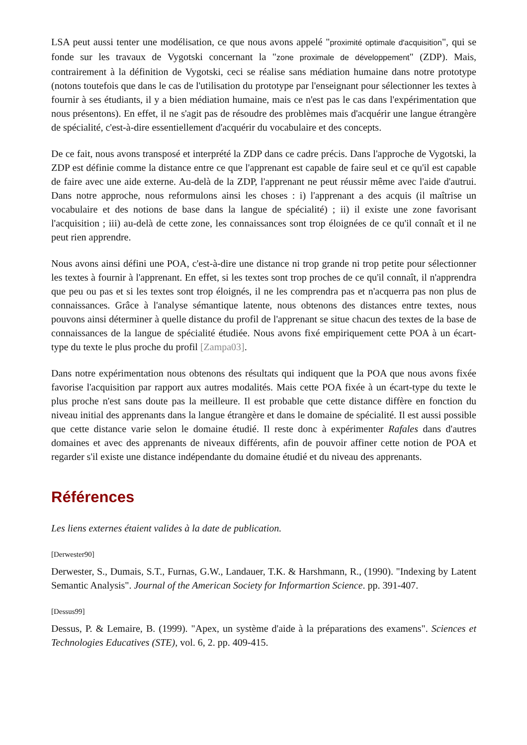LSA peut aussi tenter une modélisation, ce que nous avons appelé "proximité optimale d'acquisition", qui se fonde sur les travaux de Vygotski concernant la "zone proximale de développement" (ZDP). Mais, contrairement à la définition de Vygotski, ceci se réalise sans médiation humaine dans notre prototype (notons toutefois que dans le cas de l'utilisation du prototype par l'enseignant pour sélectionner les textes à fournir à ses étudiants, il y a bien médiation humaine, mais ce n'est pas le cas dans l'expérimentation que nous présentons). En effet, il ne s'agit pas de résoudre des problèmes mais d'acquérir une langue étrangère de spécialité, c'est-à-dire essentiellement d'acquérir du vocabulaire et des concepts.
De ce fait, nous avons transposé et interprété la ZDP dans ce cadre précis. Dans l'approche de Vygotski, la ZDP est définie comme la distance entre ce que l'apprenant est capable de faire seul et ce qu'il est capable de faire avec une aide externe. Au-delà de la ZDP, l'apprenant ne peut réussir même avec l'aide d'autrui. Dans notre approche, nous reformulons ainsi les choses : i) l'apprenant a des acquis (il maîtrise un vocabulaire et des notions de base dans la langue de spécialité) ; ii) il existe une zone favorisant l'acquisition ; iii) au-delà de cette zone, les connaissances sont trop éloignées de ce qu'il connaît et il ne peut rien apprendre.
Nous avons ainsi défini une POA, c'est-à-dire une distance ni trop grande ni trop petite pour sélectionner les textes à fournir à l'apprenant. En effet, si les textes sont trop proches de ce qu'il connaît, il n'apprendra que peu ou pas et si les textes sont trop éloignés, il ne les comprendra pas et n'acquerra pas non plus de connaissances. Grâce à l'analyse sémantique latente, nous obtenons des distances entre textes, nous pouvons ainsi déterminer à quelle distance du profil de l'apprenant se situe chacun des textes de la base de connaissances de la langue de spécialité étudiée. Nous avons fixé empiriquement cette POA à un écart-type du texte le plus proche du profil [Zampa03].
Dans notre expérimentation nous obtenons des résultats qui indiquent que la POA que nous avons fixée favorise l'acquisition par rapport aux autres modalités. Mais cette POA fixée à un écart-type du texte le plus proche n'est sans doute pas la meilleure. Il est probable que cette distance diffère en fonction du niveau initial des apprenants dans la langue étrangère et dans le domaine de spécialité. Il est aussi possible que cette distance varie selon le domaine étudié. Il reste donc à expérimenter Rafales dans d'autres domaines et avec des apprenants de niveaux différents, afin de pouvoir affiner cette notion de POA et regarder s'il existe une distance indépendante du domaine étudié et du niveau des apprenants.
Références
Les liens externes étaient valides à la date de publication.
[Derwester90]
Derwester, S., Dumais, S.T., Furnas, G.W., Landauer, T.K. & Harshmann, R., (1990). "Indexing by Latent Semantic Analysis". Journal of the American Society for Informartion Science. pp. 391-407.
[Dessus99]
Dessus, P. & Lemaire, B. (1999). "Apex, un système d'aide à la préparations des examens". Sciences et Technologies Educatives (STE), vol. 6, 2. pp. 409-415.